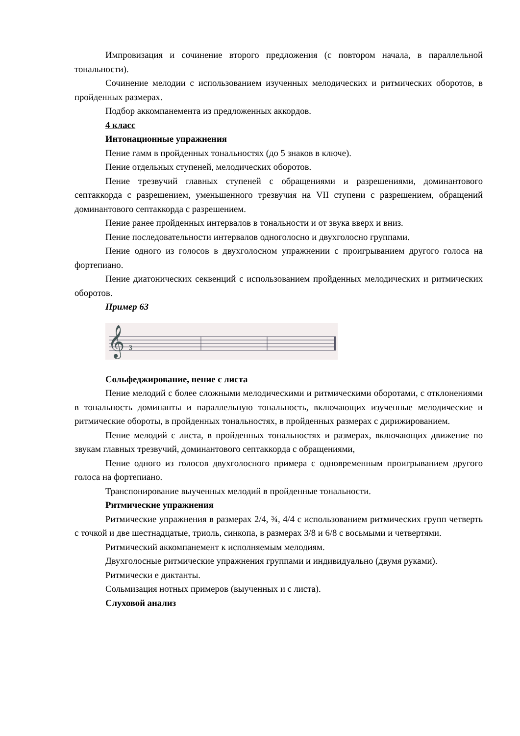Импровизация и сочинение второго предложения (с повтором начала, в параллельной тональности).
Сочинение мелодии с использованием изученных мелодических и ритмических оборотов, в пройденных размерах.
Подбор аккомпанемента из предложенных аккордов.
4 класс
Интонационные упражнения
Пение гамм в пройденных тональностях (до 5 знаков в ключе).
Пение отдельных ступеней, мелодических оборотов.
Пение трезвучий главных ступеней с обращениями и разрешениями, доминантового септаккорда с разрешением, уменьшенного трезвучия на VII ступени с разрешением, обращений доминантового септаккорда с разрешением.
Пение ранее пройденных интервалов в тональности и от звука вверх и вниз.
Пение последовательности интервалов одноголосно и двухголосно группами.
Пение одного из голосов в двухголосном упражнении с проигрыванием другого голоса на фортепиано.
Пение диатонических секвенций с использованием пройденных мелодических и ритмических оборотов.
Пример 63
𝄞
3
Сольфеджирование, пение с листа
Пение мелодий с более сложными мелодическими и ритмическими оборотами, с отклонениями в тональность доминанты и параллельную тональность, включающих изученные мелодические и ритмические обороты, в пройденных тональностях, в пройденных размерах с дирижированием.
Пение мелодий с листа, в пройденных тональностях и размерах, включающих движение по звукам главных трезвучий, доминантового септаккорда с обращениями,
Пение одного из голосов двухголосного примера с одновременным проигрыванием другого голоса на фортепиано.
Транспонирование выученных мелодий в пройденные тональности.
Ритмические упражнения
Ритмические упражнения в размерах 2/4, ¾, 4/4 с использованием ритмических групп четверть с точкой и две шестнадцатые, триоль, синкопа, в размерах 3/8 и 6/8 с восьмыми и четвертями.
Ритмический аккомпанемент к исполняемым мелодиям.
Двухголосные ритмические упражнения группами и индивидуально (двумя руками).
Ритмически е диктанты.
Сольмизация нотных примеров (выученных и с листа).
Слуховой анализ